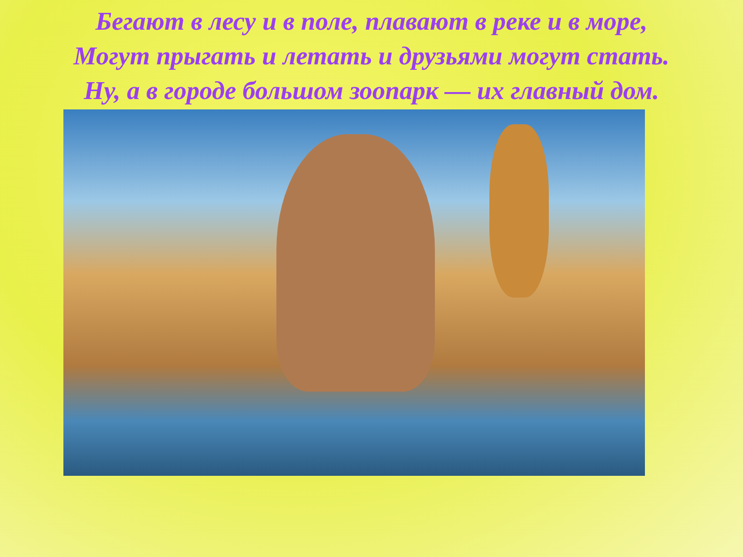Бегают в лесу и в поле, плавают в реке и в море,
Могут прыгать и летать и друзьями могут стать.
Ну, а в городе большом зоопарк — их главный дом.